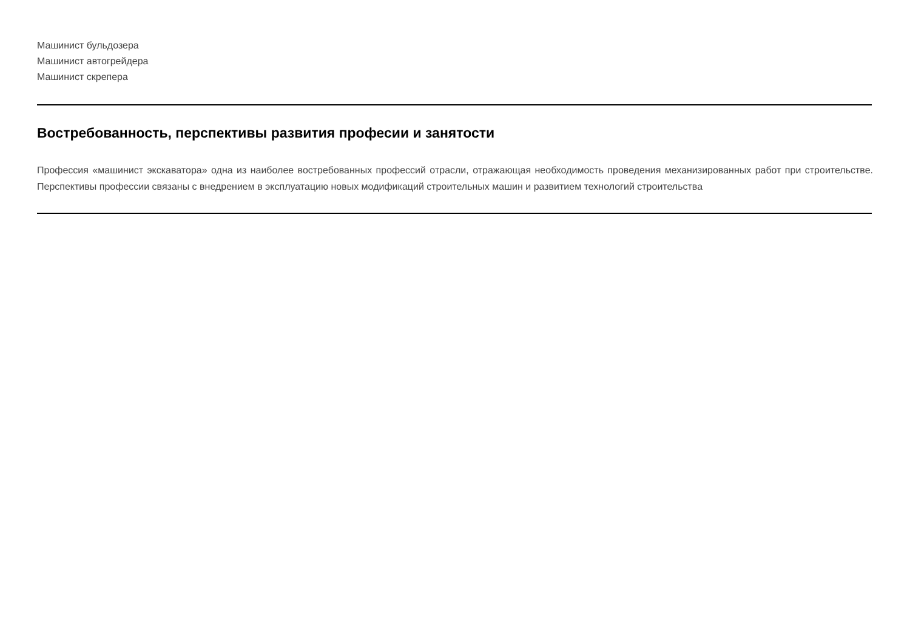Машинист бульдозера
Машинист автогрейдера
Машинист скрепера
Востребованность, перспективы развития професии и занятости
Профессия «машинист экскаватора» одна из наиболее востребованных профессий отрасли, отражающая необходимость проведения механизированных работ при строительстве. Перспективы профессии связаны с внедрением в эксплуатацию новых модификаций строительных машин и развитием технологий строительства